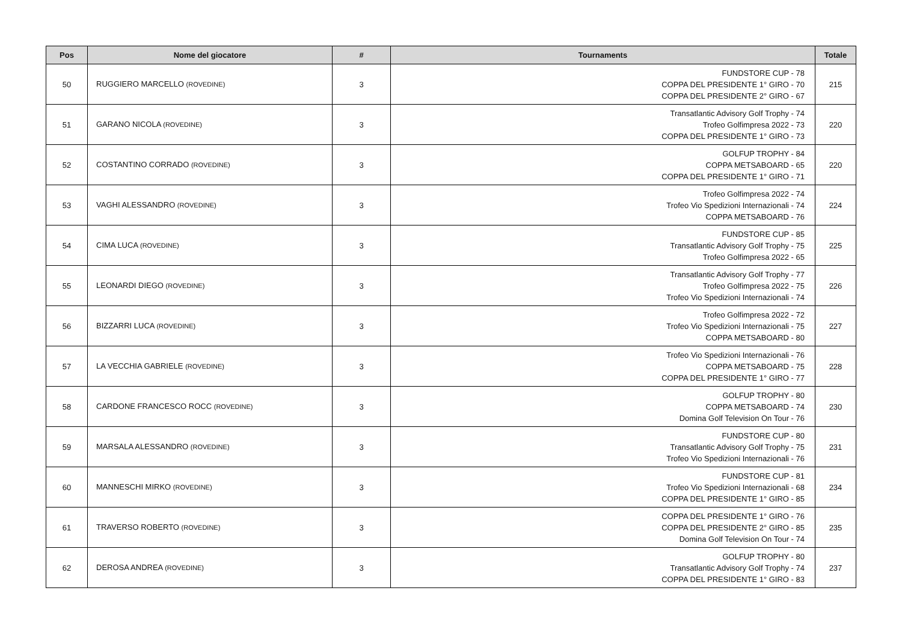| Pos | Nome del giocatore | # | Tournaments | Totale |
| --- | --- | --- | --- | --- |
| 50 | RUGGIERO MARCELLO (ROVEDINE) | 3 | FUNDSTORE CUP - 78 COPPA DEL PRESIDENTE 1° GIRO - 70 COPPA DEL PRESIDENTE 2° GIRO - 67 | 215 |
| 51 | GARANO NICOLA (ROVEDINE) | 3 | Transatlantic Advisory Golf Trophy - 74 Trofeo Golfimpresa 2022 - 73 COPPA DEL PRESIDENTE 1° GIRO - 73 | 220 |
| 52 | COSTANTINO CORRADO (ROVEDINE) | 3 | GOLFUP TROPHY - 84 COPPA METSABOARD - 65 COPPA DEL PRESIDENTE 1° GIRO - 71 | 220 |
| 53 | VAGHI ALESSANDRO (ROVEDINE) | 3 | Trofeo Golfimpresa 2022 - 74 Trofeo Vio Spedizioni Internazionali - 74 COPPA METSABOARD - 76 | 224 |
| 54 | CIMA LUCA (ROVEDINE) | 3 | FUNDSTORE CUP - 85 Transatlantic Advisory Golf Trophy - 75 Trofeo Golfimpresa 2022 - 65 | 225 |
| 55 | LEONARDI DIEGO (ROVEDINE) | 3 | Transatlantic Advisory Golf Trophy - 77 Trofeo Golfimpresa 2022 - 75 Trofeo Vio Spedizioni Internazionali - 74 | 226 |
| 56 | BIZZARRI LUCA (ROVEDINE) | 3 | Trofeo Golfimpresa 2022 - 72 Trofeo Vio Spedizioni Internazionali - 75 COPPA METSABOARD - 80 | 227 |
| 57 | LA VECCHIA GABRIELE (ROVEDINE) | 3 | Trofeo Vio Spedizioni Internazionali - 76 COPPA METSABOARD - 75 COPPA DEL PRESIDENTE 1° GIRO - 77 | 228 |
| 58 | CARDONE FRANCESCO ROCC (ROVEDINE) | 3 | GOLFUP TROPHY - 80 COPPA METSABOARD - 74 Domina Golf Television On Tour - 76 | 230 |
| 59 | MARSALA ALESSANDRO (ROVEDINE) | 3 | FUNDSTORE CUP - 80 Transatlantic Advisory Golf Trophy - 75 Trofeo Vio Spedizioni Internazionali - 76 | 231 |
| 60 | MANNESCHI MIRKO (ROVEDINE) | 3 | FUNDSTORE CUP - 81 Trofeo Vio Spedizioni Internazionali - 68 COPPA DEL PRESIDENTE 1° GIRO - 85 | 234 |
| 61 | TRAVERSO ROBERTO (ROVEDINE) | 3 | COPPA DEL PRESIDENTE 1° GIRO - 76 COPPA DEL PRESIDENTE 2° GIRO - 85 Domina Golf Television On Tour - 74 | 235 |
| 62 | DEROSA ANDREA (ROVEDINE) | 3 | GOLFUP TROPHY - 80 Transatlantic Advisory Golf Trophy - 74 COPPA DEL PRESIDENTE 1° GIRO - 83 | 237 |